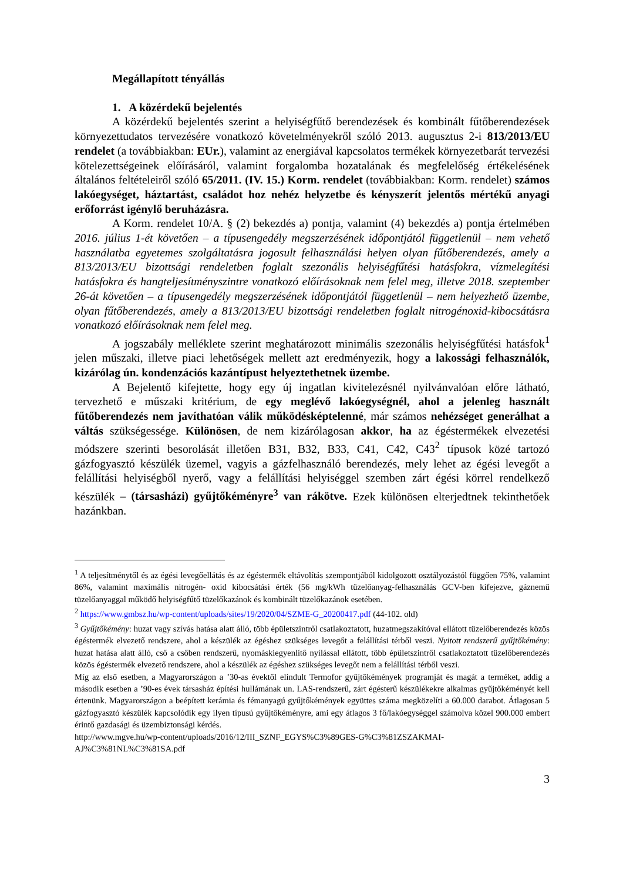Megállapított tényállás
1. A közérdekű bejelentés
A közérdekű bejelentés szerint a helyiségfűtő berendezések és kombinált fűtőberendezések környezettudatos tervezésére vonatkozó követelményekről szóló 2013. augusztus 2-i 813/2013/EU rendelet (a továbbiakban: EUr.), valamint az energiával kapcsolatos termékek környezetbarát tervezési kötelezettségeinek előírásáról, valamint forgalomba hozatalának és megfelelőség értékelésének általános feltételeiről szóló 65/2011. (IV. 15.) Korm. rendelet (továbbiakban: Korm. rendelet) számos lakóegységet, háztartást, családot hoz nehéz helyzetbe és kényszerít jelentős mértékű anyagi erőforrást igénylő beruházásra.
A Korm. rendelet 10/A. § (2) bekezdés a) pontja, valamint (4) bekezdés a) pontja értelmében 2016. július 1-ét követően – a típusengedély megszerzésének időpontjától függetlenül – nem vehető használatba egyetemes szolgáltatásra jogosult felhasználási helyen olyan fűtőberendezés, amely a 813/2013/EU bizottsági rendeletben foglalt szezonális helyiségfűtési hatásfokra, vízmelegítési hatásfokra és hangteljesítményszintre vonatkozó előírásoknak nem felel meg, illetve 2018. szeptember 26-át követően – a típusengedély megszerzésének időpontjától függetlenül – nem helyezhető üzembe, olyan fűtőberendezés, amely a 813/2013/EU bizottsági rendeletben foglalt nitrogénoxid-kibocsátásra vonatkozó előírásoknak nem felel meg.
A jogszabály melléklete szerint meghatározott minimális szezonális helyiségfűtési hatásfok<sup>1</sup> jelen műszaki, illetve piaci lehetőségek mellett azt eredményezik, hogy a lakossági felhasználók, kizárólag ún. kondenzációs kazántípust helyeztethetnek üzembe.
A Bejelentő kifejtette, hogy egy új ingatlan kivitelezésnél nyilvánvalóan előre látható, tervezhető e műszaki kritérium, de egy meglévő lakóegységnél, ahol a jelenleg használt fűtőberendezés nem javíthatóan válik működésképtelenné, már számos nehézséget generálhat a váltás szükségessége. Különösen, de nem kizárólagosan akkor, ha az égéstermékek elvezetési módszere szerinti besorolását illetően B31, B32, B33, C41, C42, C43<sup>2</sup> típusok közé tartozó gázfogyasztó készülék üzemel, vagyis a gázfelhasználó berendezés, mely lehet az égési levegőt a felállítási helyiségből nyerő, vagy a felállítási helyiséggel szemben zárt égési körrel rendelkező készülék – (társasházi) gyűjtőkéményre<sup>3</sup> van rákötve. Ezek különösen elterjedtnek tekinthetőek hazánkban.
<sup>1</sup> A teljesítménytől és az égési levegőellátás és az égéstermék eltávolítás szempontjából kidolgozott osztályozástól függően 75%, valamint 86%, valamint maximális nitrogén- oxid kibocsátási érték (56 mg/kWh tüzelőanyag-felhasználás GCV-ben kifejezve, gáznemű tüzelőanyaggal működő helyiségfűtő tüzelőkazánok és kombinált tüzelőkazánok esetében.
<sup>2</sup> https://www.gmbsz.hu/wp-content/uploads/sites/19/2020/04/SZME-G_20200417.pdf (44-102. old)
<sup>3</sup> Gyűjtőkémény: huzat vagy szívás hatása alatt álló, több épületszintről csatlakoztatott, huzatmegszakítóval ellátott tüzelőberendezés közös égéstermék elvezető rendszere, ahol a készülék az égéshez szükséges levegőt a felállítási térből veszi. Nyitott rendszerű gyűjtőkémény: huzat hatása alatt álló, cső a csőben rendszerű, nyomáskiegyenlítő nyílással ellátott, több épületszintről csatlakoztatott tüzelőberendezés közös égéstermék elvezető rendszere, ahol a készülék az égéshez szükséges levegőt nem a felállítási térből veszi.
Míg az első esetben, a Magyarországon a ’30-as évektől elindult Termofor gyűjtőkémények programját és magát a terméket, addig a második esetben a ’90-es évek társasház építési hullámának un. LAS-rendszerű, zárt égésterű készülékekre alkalmas gyűjtőkéményét kell értenünk. Magyarországon a beépített kerámia és fémanyagú gyűjtőkémények együttes száma megközelíti a 60.000 darabot. Átlagosan 5 gázfogyasztó készülék kapcsolódik egy ilyen típusú gyűjtőkéményre, ami egy átlagos 3 fő/lakóegységgel számolva közel 900.000 embert érintő gazdasági és üzembiztonsági kérdés.
http://www.mgve.hu/wp-content/uploads/2016/12/III_SZNF_EGYS%C3%89GES-G%C3%81ZSZAKMAI-AJ%C3%81NL%C3%81SA.pdf
3